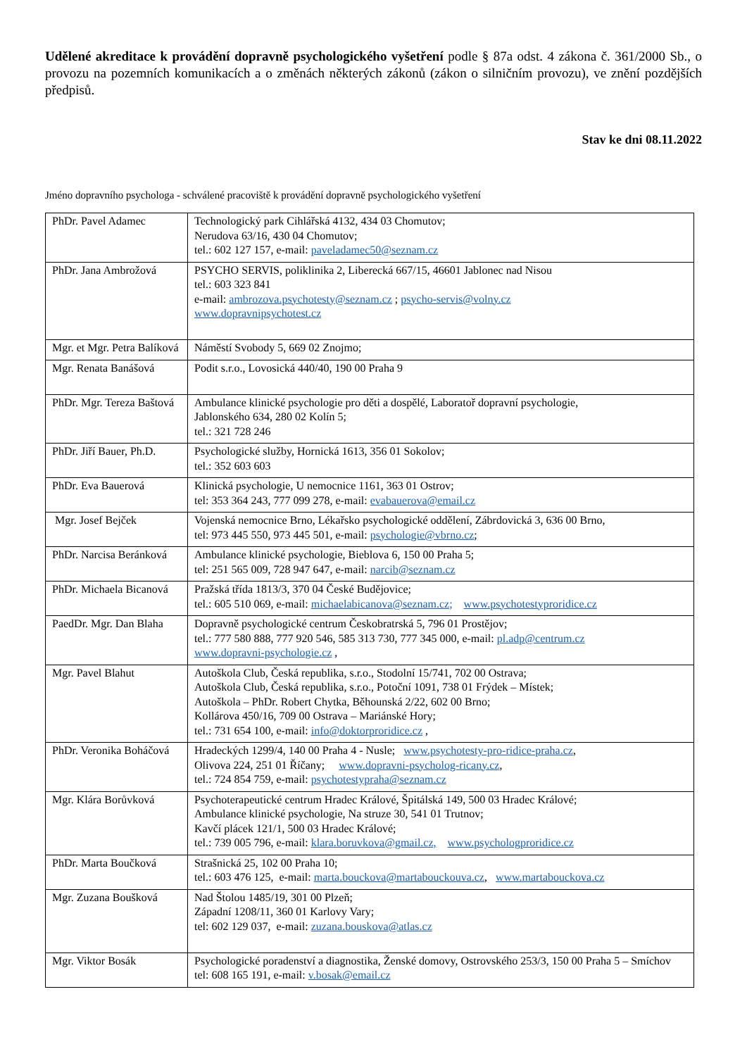Udělené akreditace k provádění dopravně psychologického vyšetření podle § 87a odst. 4 zákona č. 361/2000 Sb., o provozu na pozemních komunikacích a o změnách některých zákonů (zákon o silničním provozu), ve znění pozdějších předpisů.
Stav ke dni 08.11.2022
Jméno dopravního psychologa - schválené pracoviště k provádění dopravně psychologického vyšetření
| PhDr. Pavel Adamec | Technologický park Cihlářská 4132, 434 03 Chomutov; Nerudova 63/16, 430 04 Chomutov; tel.: 602 127 157, e-mail: paveladamec50@seznam.cz |
| PhDr. Jana Ambrožová | PSYCHO SERVIS, poliklinika 2, Liberecká 667/15, 46601 Jablonec nad Nisou tel.: 603 323 841 e-mail: ambrozova.psychotesty@seznam.cz ; psycho-servis@volny.cz www.dopravnipsychotest.cz |
| Mgr. et Mgr. Petra Balíková | Náměstí Svobody 5, 669 02 Znojmo; |
| Mgr. Renata Banášová | Podit s.r.o., Lovosická 440/40, 190 00 Praha 9 |
| PhDr. Mgr. Tereza Baštová | Ambulance klinické psychologie pro děti a dospělé, Laboratoř dopravní psychologie, Jablonského 634, 280 02 Kolín 5; tel.: 321 728 246 |
| PhDr. Jiří Bauer, Ph.D. | Psychologické služby, Hornická 1613, 356 01 Sokolov; tel.: 352 603 603 |
| PhDr. Eva Bauerová | Klinická psychologie, U nemocnice 1161, 363 01 Ostrov; tel: 353 364 243, 777 099 278, e-mail: evabauerova@email.cz |
| Mgr. Josef Bejček | Vojenská nemocnice Brno, Lékařsko psychologické oddělení, Zábrdovická 3, 636 00 Brno, tel: 973 445 550, 973 445 501, e-mail: psychologie@vbrno.cz ; |
| PhDr. Narcisa Beránková | Ambulance klinické psychologie, Bieblova 6, 150 00 Praha 5; tel: 251 565 009, 728 947 647, e-mail: narcib@seznam.cz |
| PhDr. Michaela Bicanová | Pražská třída 1813/3, 370 04 České Budějovice; tel.: 605 510 069, e-mail: michaelabicanova@seznam.cz; www.psychotestyproridice.cz |
| PaedDr. Mgr. Dan Blaha | Dopravně psychologické centrum Českobratrská 5, 796 01 Prostějov; tel.: 777 580 888, 777 920 546, 585 313 730, 777 345 000, e-mail: pl.adp@centrum.cz www.dopravni-psychologie.cz , |
| Mgr. Pavel Blahut | Autoškola Club, Česká republika, s.r.o., Stodolní 15/741, 702 00 Ostrava; Autoškola Club, Česká republika, s.r.o., Potoční 1091, 738 01 Frýdek – Místek; Autoškola – PhDr. Robert Chytka, Běhounská 2/22, 602 00 Brno; Kollárova 450/16, 709 00 Ostrava – Mariánské Hory; tel.: 731 654 100, e-mail: info@doktorproridice.cz , |
| PhDr. Veronika Boháčová | Hradeckých 1299/4, 140 00 Praha 4 - Nusle; www.psychotesty-pro-ridice-praha.cz , Olivova 224, 251 01 Říčany; www.dopravni-psycholog-ricany.cz , tel.: 724 854 759, e-mail: psychotestypraha@seznam.cz |
| Mgr. Klára Borůvková | Psychoterapeutické centrum Hradec Králové, Špitálská 149, 500 03 Hradec Králové; Ambulance klinické psychologie, Na struze 30, 541 01 Trutnov; Kavčí plácek 121/1, 500 03 Hradec Králové; tel.: 739 005 796, e-mail: klara.boruvkova@gmail.cz, www.psychologproridice.cz |
| PhDr. Marta Boučková | Strašnická 25, 102 00 Praha 10; tel.: 603 476 125, e-mail: marta.bouckova@martabouckouva.cz , www.martabouckova.cz |
| Mgr. Zuzana Boušková | Nad Štolou 1485/19, 301 00 Plzeň; Západní 1208/11, 360 01 Karlovy Vary; tel: 602 129 037, e-mail: zuzana.bouskova@atlas.cz |
| Mgr. Viktor Bosák | Psychologické poradenství a diagnostika, Ženské domovy, Ostrovského 253/3, 150 00 Praha 5 – Smíchov tel: 608 165 191, e-mail: v.bosak@email.cz |